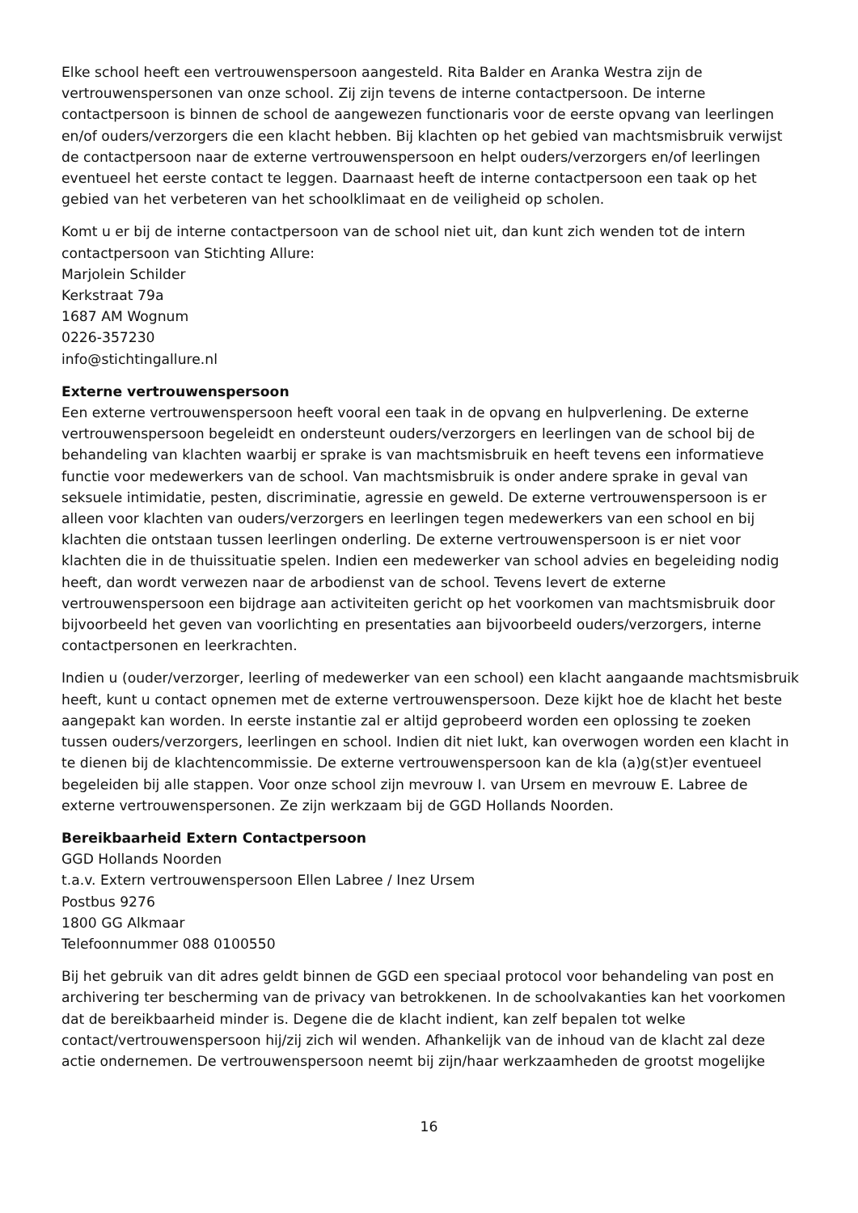Elke school heeft een vertrouwenspersoon aangesteld. Rita Balder en Aranka Westra zijn de vertrouwenspersonen van onze school. Zij zijn tevens de interne contactpersoon. De interne contactpersoon is binnen de school de aangewezen functionaris voor de eerste opvang van leerlingen en/of ouders/verzorgers die een klacht hebben. Bij klachten op het gebied van machtsmisbruik verwijst de contactpersoon naar de externe vertrouwenspersoon en helpt ouders/verzorgers en/of leerlingen eventueel het eerste contact te leggen. Daarnaast heeft de interne contactpersoon een taak op het gebied van het verbeteren van het schoolklimaat en de veiligheid op scholen.
Komt u er bij de interne contactpersoon van de school niet uit, dan kunt zich wenden tot de intern contactpersoon van Stichting Allure:
Marjolein Schilder
Kerkstraat 79a
1687 AM Wognum
0226-357230
info@stichtingallure.nl
Externe vertrouwenspersoon
Een externe vertrouwenspersoon heeft vooral een taak in de opvang en hulpverlening. De externe vertrouwenspersoon begeleidt en ondersteunt ouders/verzorgers en leerlingen van de school bij de behandeling van klachten waarbij er sprake is van machtsmisbruik en heeft tevens een informatieve functie voor medewerkers van de school. Van machtsmisbruik is onder andere sprake in geval van seksuele intimidatie, pesten, discriminatie, agressie en geweld. De externe vertrouwenspersoon is er alleen voor klachten van ouders/verzorgers en leerlingen tegen medewerkers van een school en bij klachten die ontstaan tussen leerlingen onderling. De externe vertrouwenspersoon is er niet voor klachten die in de thuissituatie spelen. Indien een medewerker van school advies en begeleiding nodig heeft, dan wordt verwezen naar de arbodienst van de school. Tevens levert de externe vertrouwenspersoon een bijdrage aan activiteiten gericht op het voorkomen van machtsmisbruik door bijvoorbeeld het geven van voorlichting en presentaties aan bijvoorbeeld ouders/verzorgers, interne contactpersonen en leerkrachten.
Indien u (ouder/verzorger, leerling of medewerker van een school) een klacht aangaande machtsmisbruik heeft, kunt u contact opnemen met de externe vertrouwenspersoon. Deze kijkt hoe de klacht het beste aangepakt kan worden. In eerste instantie zal er altijd geprobeerd worden een oplossing te zoeken tussen ouders/verzorgers, leerlingen en school. Indien dit niet lukt, kan overwogen worden een klacht in te dienen bij de klachtencommissie. De externe vertrouwenspersoon kan de kla (a)g(st)er eventueel begeleiden bij alle stappen. Voor onze school zijn mevrouw I. van Ursem en mevrouw E. Labree de externe vertrouwenspersonen. Ze zijn werkzaam bij de GGD Hollands Noorden.
Bereikbaarheid Extern Contactpersoon
GGD Hollands Noorden
t.a.v. Extern vertrouwenspersoon Ellen Labree / Inez Ursem
Postbus 9276
1800 GG Alkmaar
Telefoonnummer 088 0100550
Bij het gebruik van dit adres geldt binnen de GGD een speciaal protocol voor behandeling van post en archivering ter bescherming van de privacy van betrokkenen. In de schoolvakanties kan het voorkomen dat de bereikbaarheid minder is. Degene die de klacht indient, kan zelf bepalen tot welke contact/vertrouwenspersoon hij/zij zich wil wenden. Afhankelijk van de inhoud van de klacht zal deze actie ondernemen. De vertrouwenspersoon neemt bij zijn/haar werkzaamheden de grootst mogelijke
16